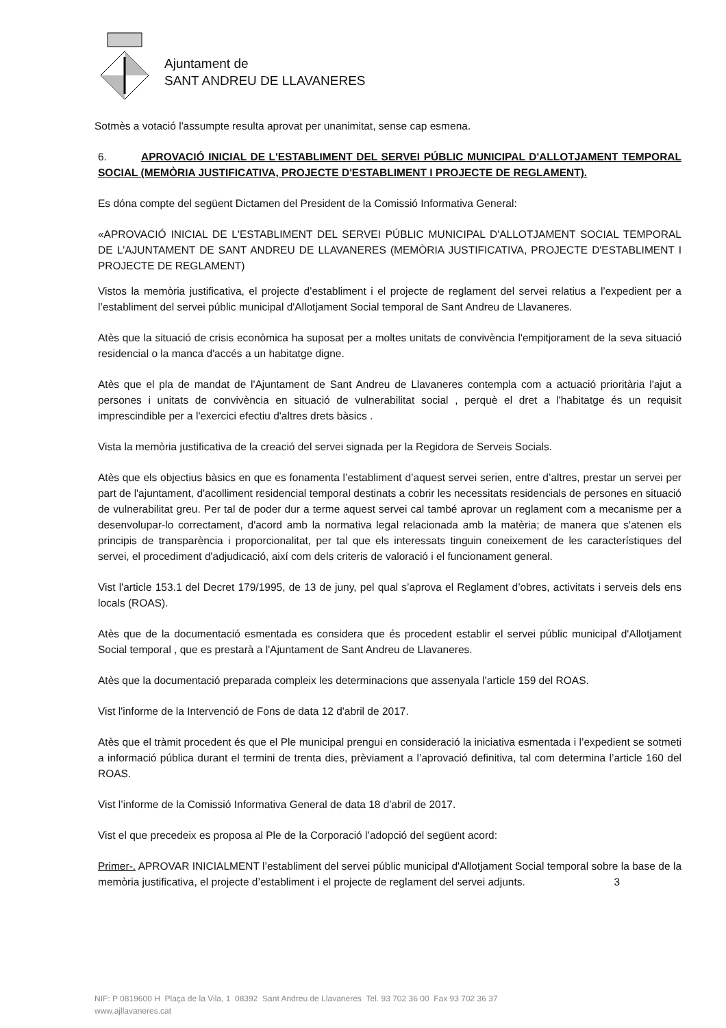Ajuntament de
SANT ANDREU DE LLAVANERES
Sotmès a votació l'assumpte resulta aprovat per unanimitat, sense cap esmena.
6. APROVACIÓ INICIAL DE L'ESTABLIMENT DEL SERVEI PÚBLIC MUNICIPAL D'ALLOTJAMENT TEMPORAL SOCIAL (MEMÒRIA JUSTIFICATIVA, PROJECTE D'ESTABLIMENT I PROJECTE DE REGLAMENT).
Es dóna compte del següent Dictamen del President de la Comissió Informativa General:
«APROVACIÓ INICIAL DE L'ESTABLIMENT DEL SERVEI PÚBLIC MUNICIPAL D'ALLOTJAMENT SOCIAL TEMPORAL DE L'AJUNTAMENT DE SANT ANDREU DE LLAVANERES (MEMÒRIA JUSTIFICATIVA, PROJECTE D'ESTABLIMENT I PROJECTE DE REGLAMENT)
Vistos la memòria justificativa, el projecte d’establiment i el projecte de reglament del servei relatius a l’expedient per a l’establiment del servei públic municipal d'Allotjament Social temporal de Sant Andreu de Llavaneres.
Atès que la situació de crisis econòmica ha suposat per a moltes unitats de convivència l'empitjorament de la seva situació residencial o la manca d'accés a un habitatge digne.
Atès que el pla de mandat de l'Ajuntament de Sant Andreu de Llavaneres contempla com a actuació prioritària l'ajut a persones i unitats de convivència en situació de vulnerabilitat social , perquè el dret a l'habitatge és un requisit imprescindible per a l'exercici efectiu d'altres drets bàsics .
Vista la memòria justificativa de la creació del servei signada per la Regidora de Serveis Socials.
Atès que els objectius bàsics en que es fonamenta l’establiment d’aquest servei serien, entre d’altres, prestar un servei per part de l'ajuntament, d'acolliment residencial temporal destinats a cobrir les necessitats residencials de persones en situació de vulnerabilitat greu. Per tal de poder dur a terme aquest servei cal també aprovar un reglament com a mecanisme per a desenvolupar-lo correctament, d'acord amb la normativa legal relacionada amb la matèria; de manera que s'atenen els principis de transparència i proporcionalitat, per tal que els interessats tinguin coneixement de les característiques del servei, el procediment d'adjudicació, així com dels criteris de valoració i el funcionament general.
Vist l'article 153.1 del Decret 179/1995, de 13 de juny, pel qual s’aprova el Reglament d’obres, activitats i serveis dels ens locals (ROAS).
Atès que de la documentació esmentada es considera que és procedent establir el servei públic municipal d'Allotjament Social temporal , que es prestarà a l'Ajuntament de Sant Andreu de Llavaneres.
Atès que la documentació preparada compleix les determinacions que assenyala l’article 159 del ROAS.
Vist l'informe de la Intervenció de Fons de data 12 d'abril de 2017.
Atès que el tràmit procedent és que el Ple municipal prengui en consideració la iniciativa esmentada i l’expedient se sotmeti a informació pública durant el termini de trenta dies, prèviament a l’aprovació definitiva, tal com determina l’article 160 del ROAS.
Vist l’informe de la Comissió Informativa General de data 18 d'abril de 2017.
Vist el que precedeix es proposa al Ple de la Corporació l’adopció del següent acord:
Primer-. APROVAR INICIALMENT l’establiment del servei públic municipal d'Allotjament Social temporal sobre la base de la memòria justificativa, el projecte d’establiment i el projecte de reglament del servei adjunts. 3
NIF: P 0819600 H Plaça de la Vila, 1 08392 Sant Andreu de Llavaneres Tel. 93 702 36 00 Fax 93 702 36 37
www.ajllavaneres.cat